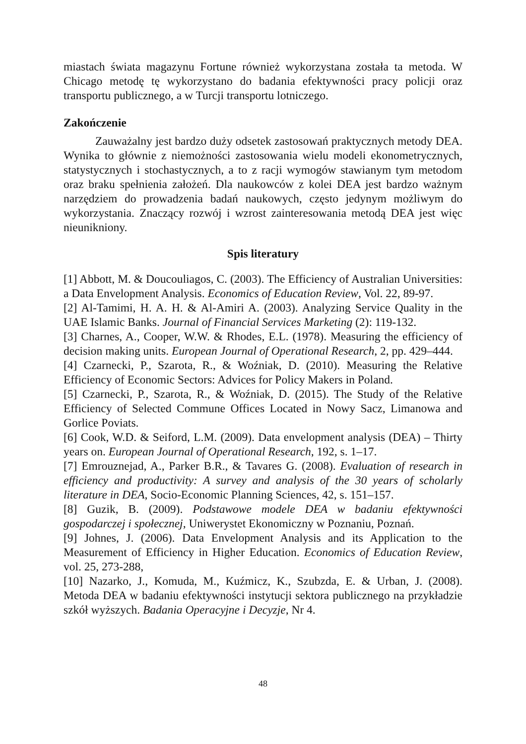miastach świata magazynu Fortune również wykorzystana została ta metoda. W Chicago metodę tę wykorzystano do badania efektywności pracy policji oraz transportu publicznego, a w Turcji transportu lotniczego.
Zakończenie
Zauważalny jest bardzo duży odsetek zastosowań praktycznych metody DEA. Wynika to głównie z niemożności zastosowania wielu modeli ekonometrycznych, statystycznych i stochastycznych, a to z racji wymogów stawianym tym metodom oraz braku spełnienia założeń. Dla naukowców z kolei DEA jest bardzo ważnym narzędziem do prowadzenia badań naukowych, często jedynym możliwym do wykorzystania. Znaczący rozwój i wzrost zainteresowania metodą DEA jest więc nieunikniony.
Spis literatury
[1] Abbott, M. & Doucouliagos, C. (2003). The Efficiency of Australian Universities: a Data Envelopment Analysis. Economics of Education Review, Vol. 22, 89-97.
[2] Al-Tamimi, H. A. H. & Al-Amiri A. (2003). Analyzing Service Quality in the UAE Islamic Banks. Journal of Financial Services Marketing (2): 119-132.
[3] Charnes, A., Cooper, W.W. & Rhodes, E.L. (1978). Measuring the efficiency of decision making units. European Journal of Operational Research, 2, pp. 429–444.
[4] Czarnecki, P., Szarota, R., & Woźniak, D. (2010). Measuring the Relative Efficiency of Economic Sectors: Advices for Policy Makers in Poland.
[5] Czarnecki, P., Szarota, R., & Woźniak, D. (2015). The Study of the Relative Efficiency of Selected Commune Offices Located in Nowy Sacz, Limanowa and Gorlice Poviats.
[6] Cook, W.D. & Seiford, L.M. (2009). Data envelopment analysis (DEA) – Thirty years on. European Journal of Operational Research, 192, s. 1–17.
[7] Emrouznejad, A., Parker B.R., & Tavares G. (2008). Evaluation of research in efficiency and productivity: A survey and analysis of the 30 years of scholarly literature in DEA, Socio-Economic Planning Sciences, 42, s. 151–157.
[8] Guzik, B. (2009). Podstawowe modele DEA w badaniu efektywności gospodarczej i społecznej, Uniwerystet Ekonomiczny w Poznaniu, Poznań.
[9] Johnes, J. (2006). Data Envelopment Analysis and its Application to the Measurement of Efficiency in Higher Education. Economics of Education Review, vol. 25, 273-288,
[10] Nazarko, J., Komuda, M., Kuźmicz, K., Szubzda, E. & Urban, J. (2008). Metoda DEA w badaniu efektywności instytucji sektora publicznego na przykładzie szkół wyższych. Badania Operacyjne i Decyzje, Nr 4.
48